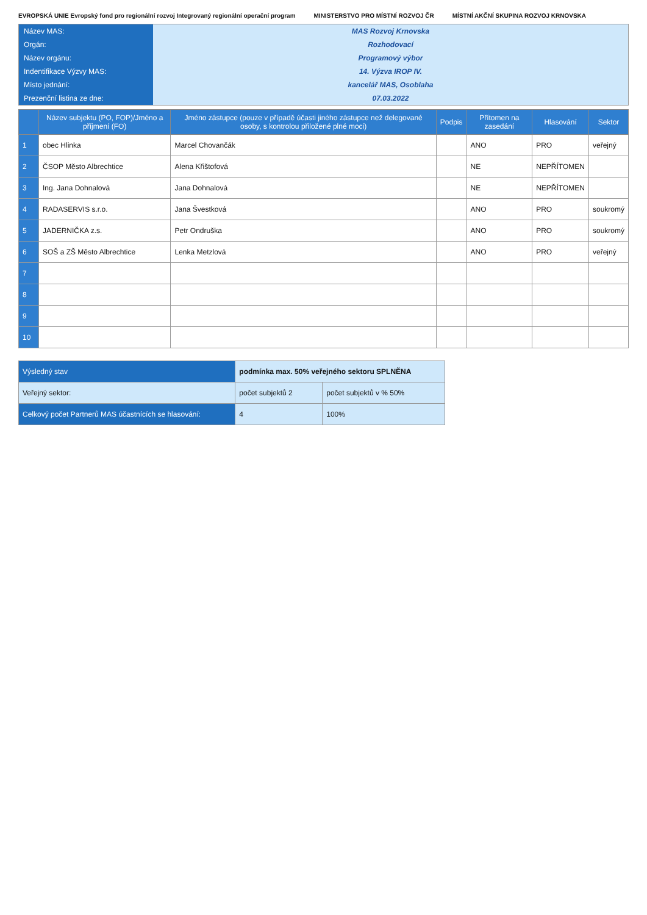EVROPSKÁ UNIE Evropský fond pro regionální rozvoj Integrovaný regionální operační program MINISTERSTVO PRO MÍSTNÍ ROZVOJ ČR MÍSTNÍ AKČNÍ SKUPINA ROZVOJ KRNOVSKA
Název MAS:
MAS Rozvoj Krnovska
Orgán:
Rozhodovací
Název orgánu:
Programový výbor
Indentifikace Výzvy MAS:
14. Výzva IROP IV.
Místo jednání:
kancelář MAS, Osoblaha
Prezenční listina ze dne:
07.03.2022
| | Název subjektu (PO, FOP)/Jméno a příjmení (FO) | Jméno zástupce (pouze v případě účasti jiného zástupce než delegované osoby, s kontrolou přiložené plné moci) | Podpis | Přítomen na zasedání | Hlasování | Sektor |
| --- | --- | --- | --- | --- | --- | --- |
| 1 | obec Hlinka | Marcel Chovančák | | ANO | PRO | veřejný |
| 2 | ČSOP Město Albrechtice | Alena Křištofová | | NE | NEPŘÍTOMEN | |
| 3 | Ing. Jana Dohnalová | Jana Dohnalová | | NE | NEPŘÍTOMEN | |
| 4 | RADASERVIS s.r.o. | Jana Švestková | | ANO | PRO | soukromý |
| 5 | JADERNIČKA z.s. | Petr Ondruška | | ANO | PRO | soukromý |
| 6 | SOŠ a ZŠ Město Albrechtice | Lenka Metzlová | | ANO | PRO | veřejný |
| 7 | | | | | | |
| 8 | | | | | | |
| 9 | | | | | | |
| 10 | | | | | | |
| Výsledný stav | podmínka max. 50% veřejného sektoru SPLNĚNA | |
| Veřejný sektor: | počet subjektů 2 | počet subjektů v % 50% |
| Celkový počet Partnerů MAS účastnících se hlasování: | 4 | 100% |